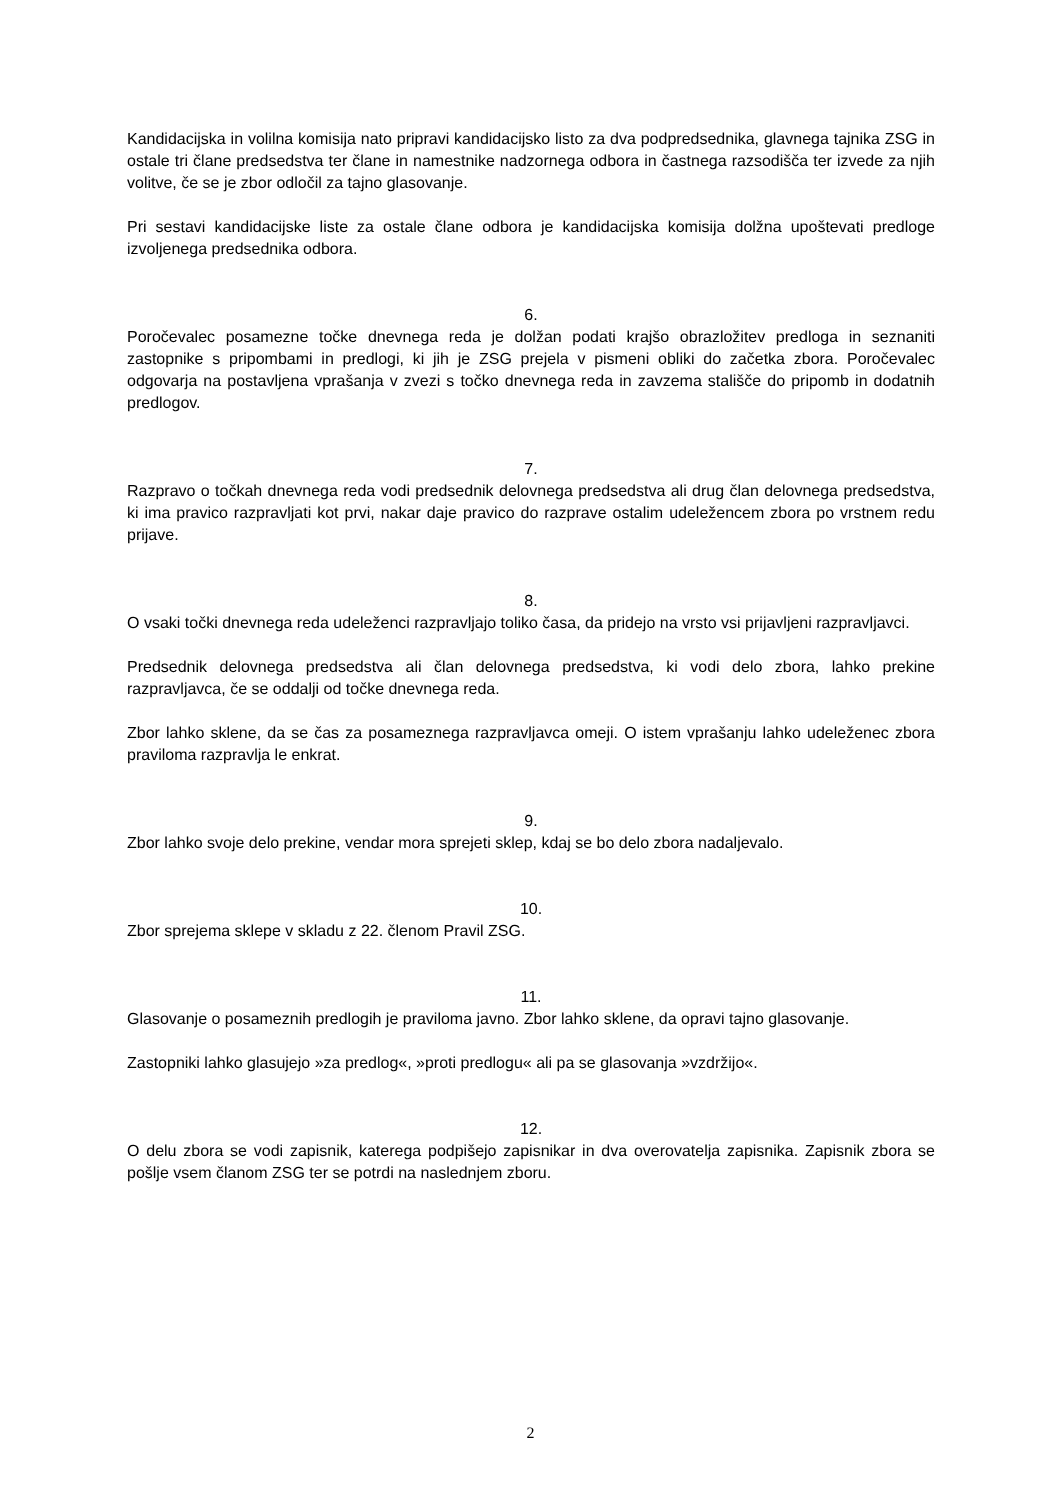Kandidacijska in volilna komisija nato pripravi kandidacijsko listo za dva podpredsednika, glavnega tajnika ZSG in ostale tri člane predsedstva ter člane in namestnike nadzornega odbora in častnega razsodišča ter izvede za njih volitve, če se je zbor odločil za tajno glasovanje.
Pri sestavi kandidacijske liste za ostale člane odbora je kandidacijska komisija dolžna upoštevati predloge izvoljenega predsednika odbora.
6.
Poročevalec posamezne točke dnevnega reda je dolžan podati krajšo obrazložitev predloga in seznaniti zastopnike s pripombami in predlogi, ki jih je ZSG prejela v pismeni obliki do začetka zbora. Poročevalec odgovarja na postavljena vprašanja v zvezi s točko dnevnega reda in zavzema stališče do pripomb in dodatnih predlogov.
7.
Razpravo o točkah dnevnega reda vodi predsednik delovnega predsedstva ali drug član delovnega predsedstva, ki ima pravico razpravljati kot prvi, nakar daje pravico do razprave ostalim udeležencem zbora po vrstnem redu prijave.
8.
O vsaki točki dnevnega reda udeleženci razpravljajo toliko časa, da pridejo na vrsto vsi prijavljeni razpravljavci.
Predsednik delovnega predsedstva ali član delovnega predsedstva, ki vodi delo zbora, lahko prekine razpravljavca, če se oddalji od točke dnevnega reda.
Zbor lahko sklene, da se čas za posameznega razpravljavca omeji. O istem vprašanju lahko udeleženec zbora praviloma razpravlja le enkrat.
9.
Zbor lahko svoje delo prekine, vendar mora sprejeti sklep, kdaj se bo delo zbora nadaljevalo.
10.
Zbor sprejema sklepe v skladu z 22. členom Pravil ZSG.
11.
Glasovanje o posameznih predlogih je praviloma javno. Zbor lahko sklene, da opravi tajno glasovanje.
Zastopniki lahko glasujejo »za predlog«, »proti predlogu« ali pa se glasovanja »vzdržijo«.
12.
O delu zbora se vodi zapisnik, katerega podpišejo zapisnikar in dva overovatelja zapisnika. Zapisnik zbora se pošlje vsem članom ZSG ter se potrdi na naslednjem zboru.
2